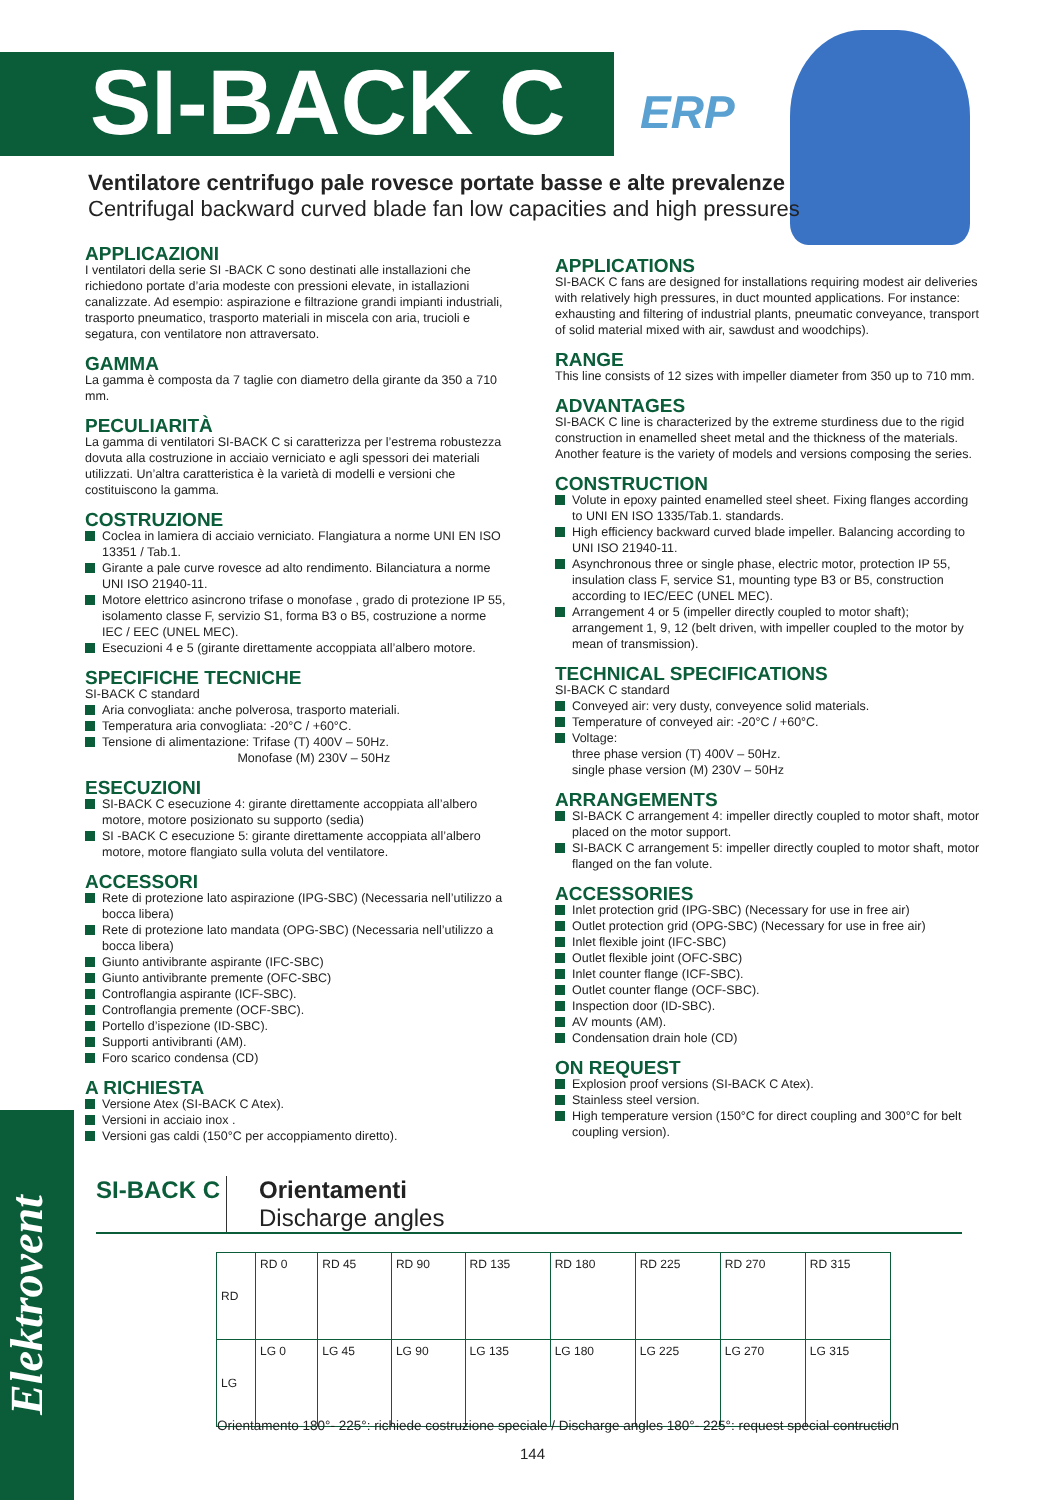SI-BACK C ERP
Ventilatore centrifugo pale rovesce portate basse e alte prevalenze
Centrifugal backward curved blade fan low capacities and high pressures
APPLICAZIONI
I ventilatori della serie SI -BACK C sono destinati alle installazioni che richiedono portate d’aria modeste con pressioni elevate, in istallazioni canalizzate. Ad esempio: aspirazione e filtrazione grandi impianti industriali, trasporto pneumatico, trasporto materiali in miscela con aria, trucioli e segatura, con ventilatore non attraversato.
GAMMA
La gamma è composta da 7 taglie con diametro della girante da 350 a 710 mm.
PECULIARITÀ
La gamma di ventilatori SI-BACK C si caratterizza per l’estrema robustezza dovuta alla costruzione in acciaio verniciato e agli spessori dei materiali utilizzati. Un’altra caratteristica è la varietà di modelli e versioni che costituiscono la gamma.
COSTRUZIONE
Coclea in lamiera di acciaio verniciato. Flangiatura a norme UNI EN ISO 13351 / Tab.1.
Girante a pale curve rovesce ad alto rendimento. Bilanciatura a norme UNI ISO 21940-11.
Motore elettrico asincrono trifase o monofase , grado di protezione IP 55, isolamento classe F, servizio S1, forma B3 o B5, costruzione a norme IEC / EEC (UNEL MEC).
Esecuzioni 4 e 5 (girante direttamente accoppiata all’albero motore.
SPECIFICHE TECNICHE
SI-BACK C standard
Aria convogliata: anche polverosa, trasporto materiali.
Temperatura aria convogliata: -20°C / +60°C.
Tensione di alimentazione: Trifase (T) 400V – 50Hz.
Monofase (M) 230V – 50Hz
ESECUZIONI
SI-BACK C esecuzione 4: girante direttamente accoppiata all’albero motore, motore posizionato su supporto (sedia)
SI -BACK C esecuzione 5: girante direttamente accoppiata all’albero motore, motore flangiato sulla voluta del ventilatore.
ACCESSORI
Rete di protezione lato aspirazione (IPG-SBC) (Necessaria nell’utilizzo a bocca libera)
Rete di protezione lato mandata (OPG-SBC) (Necessaria nell’utilizzo a bocca libera)
Giunto antivibrante aspirante (IFC-SBC)
Giunto antivibrante premente (OFC-SBC)
Controflangia aspirante (ICF-SBC).
Controflangia premente (OCF-SBC).
Portello d’ispezione (ID-SBC).
Supporti antivibranti (AM).
Foro scarico condensa (CD)
A RICHIESTA
Versione Atex (SI-BACK C Atex).
Versioni in acciaio inox .
Versioni gas caldi (150°C per accoppiamento diretto).
APPLICATIONS
SI-BACK C fans are designed for installations requiring modest air deliveries with relatively high pressures, in duct mounted applications. For instance: exhausting and filtering of industrial plants, pneumatic conveyance, transport of solid material mixed with air, sawdust and woodchips).
RANGE
This line consists of 12 sizes with impeller diameter from 350 up to 710 mm.
ADVANTAGES
SI-BACK C line is characterized by the extreme sturdiness due to the rigid construction in enamelled sheet metal and the thickness of the materials. Another feature is the variety of models and versions composing the series.
CONSTRUCTION
Volute in epoxy painted enamelled steel sheet. Fixing flanges according to UNI EN ISO 1335/Tab.1. standards.
High efficiency backward curved blade impeller. Balancing according to UNI ISO 21940-11.
Asynchronous three or single phase, electric motor, protection IP 55, insulation class F, service S1, mounting type B3 or B5, construction according to IEC/EEC (UNEL MEC).
Arrangement 4 or 5 (impeller directly coupled to motor shaft); arrangement 1, 9, 12 (belt driven, with impeller coupled to the motor by mean of transmission).
TECHNICAL SPECIFICATIONS
SI-BACK C standard
Conveyed air: very dusty, conveyence solid materials.
Temperature of conveyed air: -20°C / +60°C.
Voltage:
three phase version (T) 400V – 50Hz.
single phase version (M) 230V – 50Hz
ARRANGEMENTS
SI-BACK C arrangement 4: impeller directly coupled to motor shaft, motor placed on the motor support.
SI-BACK C arrangement 5: impeller directly coupled to motor shaft, motor flanged on the fan volute.
ACCESSORIES
Inlet protection grid (IPG-SBC) (Necessary for use in free air)
Outlet protection grid (OPG-SBC) (Necessary for use in free air)
Inlet flexible joint (IFC-SBC)
Outlet flexible joint (OFC-SBC)
Inlet counter flange (ICF-SBC).
Outlet counter flange (OCF-SBC).
Inspection door (ID-SBC).
AV mounts (AM).
Condensation drain hole (CD)
ON REQUEST
Explosion proof versions (SI-BACK C Atex).
Stainless steel version.
High temperature version (150°C for direct coupling and 300°C for belt coupling version).
SI-BACK C Orientamenti
Discharge angles
| RD | RD 0 | RD 45 | RD 90 | RD 135 | RD 180 | RD 225 | RD 270 | RD 315 |
| LG | LG 0 | LG 45 | LG 90 | LG 135 | LG 180 | LG 225 | LG 270 | LG 315 |
Orientamento 180°- 225°: richiede costruzione speciale / Discharge angles 180°- 225°: request special contruction
144
Elektrovent